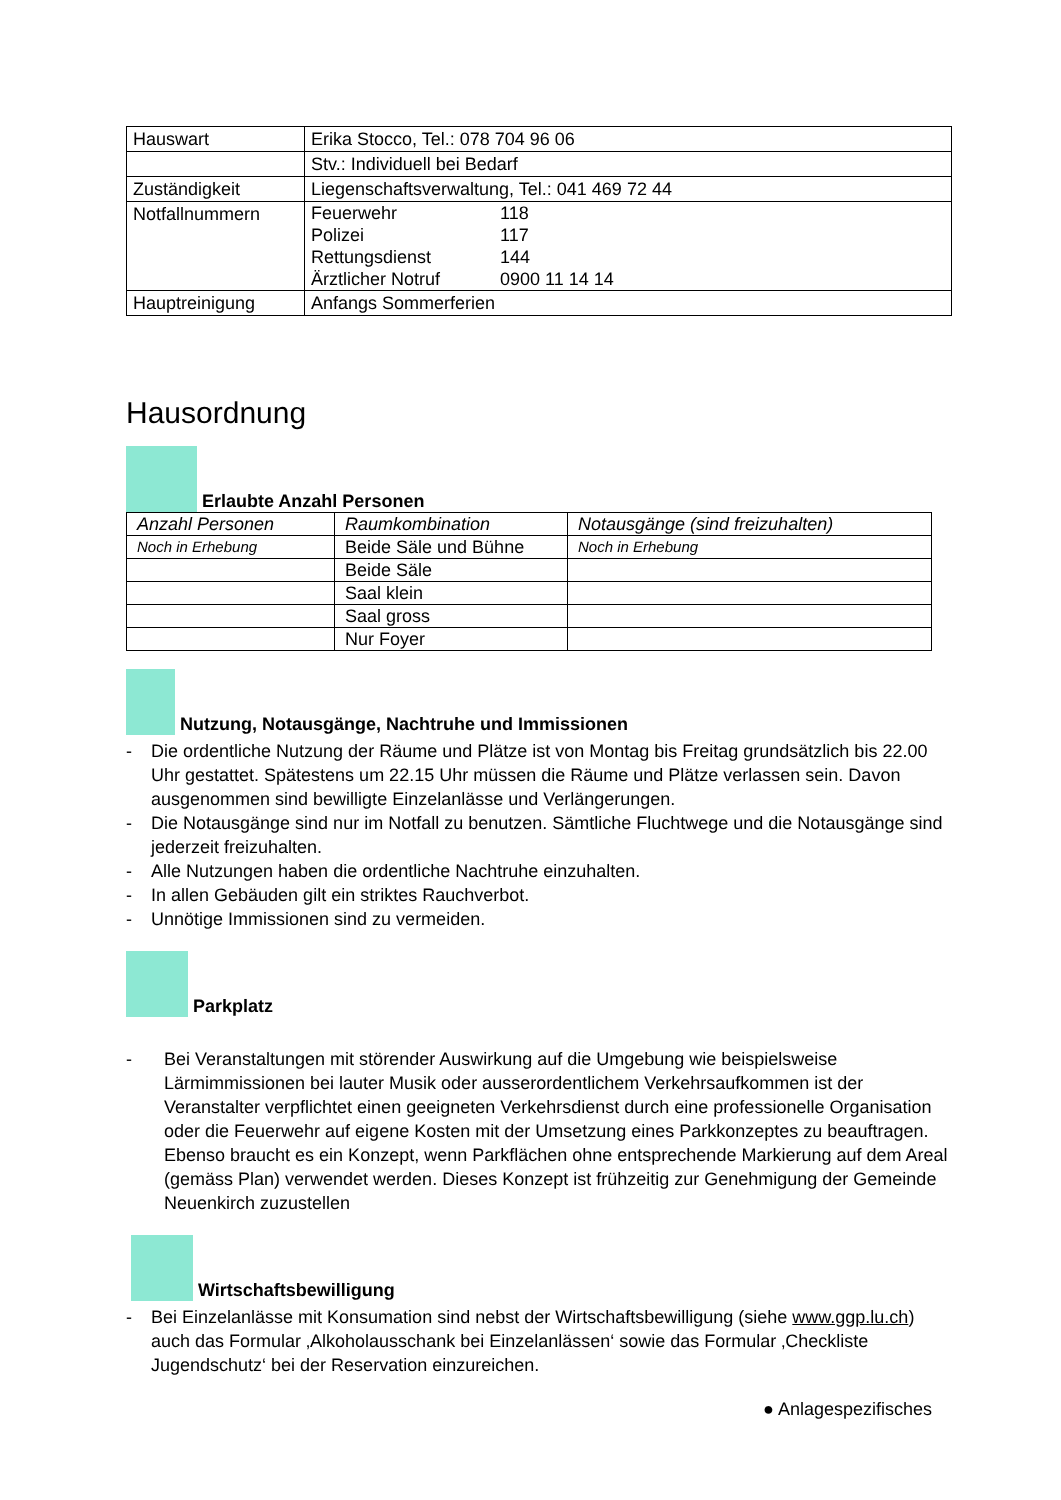| Hauswart | Erika Stocco, Tel.: 078 704 96 06 |
| | Stv.: Individuell bei Bedarf |
| Zuständigkeit | Liegenschaftsverwaltung, Tel.: 041 469 72 44 |
| Notfallnummern | Feuerwehr 118 Polizei 117 Rettungsdienst 144 Ärztlicher Notruf 0900 11 14 14 |
| Hauptreinigung | Anfangs Sommerferien |
Hausordnung
Erlaubte Anzahl Personen
| Anzahl Personen | Raumkombination | Notausgänge (sind freizuhalten) |
| --- | --- | --- |
| Noch in Erhebung | Beide Säle und Bühne | Noch in Erhebung |
| | Beide Säle | |
| | Saal klein | |
| | Saal gross | |
| | Nur Foyer | |
Nutzung, Notausgänge, Nachtruhe und Immissionen
- Die ordentliche Nutzung der Räume und Plätze ist von Montag bis Freitag grundsätzlich bis 22.00 Uhr gestattet. Spätestens um 22.15 Uhr müssen die Räume und Plätze verlassen sein. Davon ausgenommen sind bewilligte Einzelanlässe und Verlängerungen.
- Die Notausgänge sind nur im Notfall zu benutzen. Sämtliche Fluchtwege und die Notausgänge sind jederzeit freizuhalten.
- Alle Nutzungen haben die ordentliche Nachtruhe einzuhalten.
- In allen Gebäuden gilt ein striktes Rauchverbot.
- Unnötige Immissionen sind zu vermeiden.
Parkplatz
- Bei Veranstaltungen mit störender Auswirkung auf die Umgebung wie beispielsweise Lärmimmissionen bei lauter Musik oder ausserordentlichem Verkehrsaufkommen ist der Veranstalter verpflichtet einen geeigneten Verkehrsdienst durch eine professionelle Organisation oder die Feuerwehr auf eigene Kosten mit der Umsetzung eines Parkkonzeptes zu beauftragen. Ebenso braucht es ein Konzept, wenn Parkflächen ohne entsprechende Markierung auf dem Areal (gemäss Plan) verwendet werden. Dieses Konzept ist frühzeitig zur Genehmigung der Gemeinde Neuenkirch zuzustellen
Wirtschaftsbewilligung
- Bei Einzelanlässe mit Konsumation sind nebst der Wirtschaftsbewilligung (siehe www.ggp.lu.ch) auch das Formular ‚Alkoholausschank bei Einzelanlässen‘ sowie das Formular ‚Checkliste Jugendschutz‘ bei der Reservation einzureichen.
● Anlagespezifisches